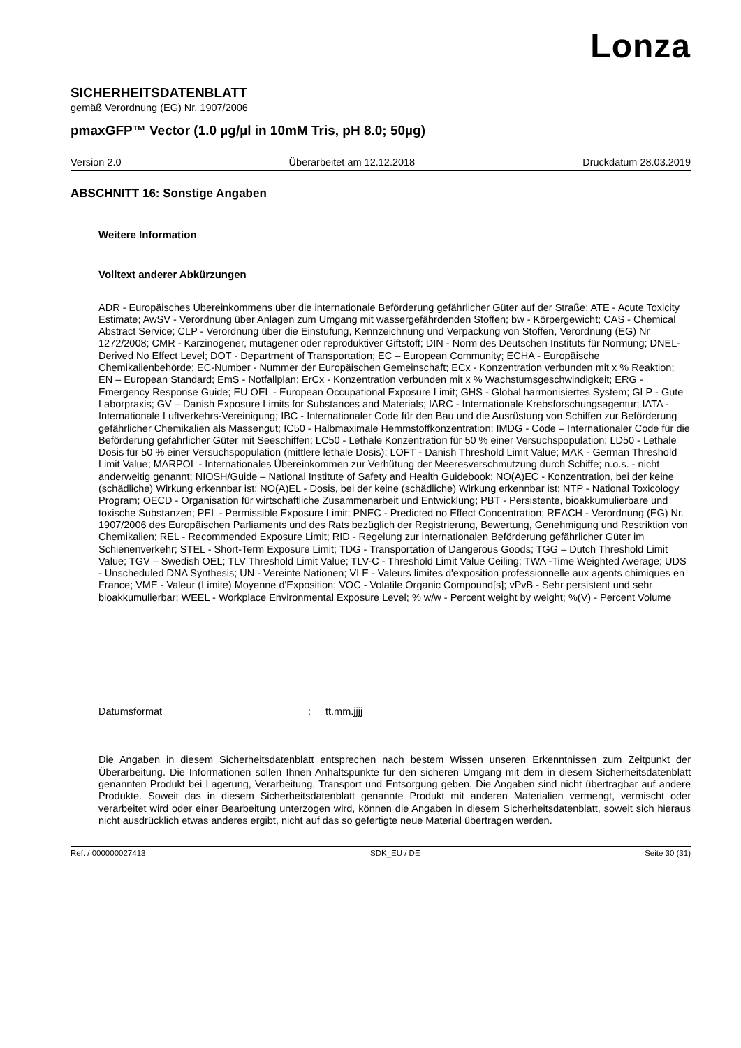Lonza
SICHERHEITSDATENBLATT
gemäß Verordnung (EG) Nr. 1907/2006
pmaxGFP™ Vector (1.0 µg/µl in 10mM Tris, pH 8.0; 50µg)
Version 2.0 Überarbeitet am 12.12.2018 Druckdatum 28.03.2019
ABSCHNITT 16: Sonstige Angaben
Weitere Information
Volltext anderer Abkürzungen
ADR - Europäisches Übereinkommens über die internationale Beförderung gefährlicher Güter auf der Straße; ATE - Acute Toxicity Estimate; AwSV - Verordnung über Anlagen zum Umgang mit wassergefährdenden Stoffen; bw - Körpergewicht; CAS - Chemical Abstract Service; CLP - Verordnung über die Einstufung, Kennzeichnung und Verpackung von Stoffen, Verordnung (EG) Nr 1272/2008; CMR - Karzinogener, mutagener oder reproduktiver Giftstoff; DIN - Norm des Deutschen Instituts für Normung; DNEL-Derived No Effect Level; DOT - Department of Transportation; EC – European Community; ECHA - Europäische Chemikalienbehörde; EC-Number - Nummer der Europäischen Gemeinschaft; ECx - Konzentration verbunden mit x % Reaktion; EN – European Standard; EmS - Notfallplan; ErCx - Konzentration verbunden mit x % Wachstumsgeschwindigkeit; ERG - Emergency Response Guide; EU OEL - European Occupational Exposure Limit; GHS - Global harmonisiertes System; GLP - Gute Laborpraxis; GV – Danish Exposure Limits for Substances and Materials; IARC - Internationale Krebsforschungsagentur; IATA - Internationale Luftverkehrs-Vereinigung; IBC - Internationaler Code für den Bau und die Ausrüstung von Schiffen zur Beförderung gefährlicher Chemikalien als Massengut; IC50 - Halbmaximale Hemmstoffkonzentration; IMDG - Code – Internationaler Code für die Beförderung gefährlicher Güter mit Seeschiffen; LC50 - Lethale Konzentration für 50 % einer Versuchspopulation; LD50 - Lethale Dosis für 50 % einer Versuchspopulation (mittlere lethale Dosis); LOFT - Danish Threshold Limit Value; MAK - German Threshold Limit Value; MARPOL - Internationales Übereinkommen zur Verhütung der Meeresverschmutzung durch Schiffe; n.o.s. - nicht anderweitig genannt; NIOSH/Guide – National Institute of Safety and Health Guidebook; NO(A)EC - Konzentration, bei der keine (schädliche) Wirkung erkennbar ist; NO(A)EL - Dosis, bei der keine (schädliche) Wirkung erkennbar ist; NTP - National Toxicology Program; OECD - Organisation für wirtschaftliche Zusammenarbeit und Entwicklung; PBT - Persistente, bioakkumulierbare und toxische Substanzen; PEL - Permissible Exposure Limit; PNEC - Predicted no Effect Concentration; REACH - Verordnung (EG) Nr. 1907/2006 des Europäischen Parliaments und des Rats bezüglich der Registrierung, Bewertung, Genehmigung und Restriktion von Chemikalien; REL - Recommended Exposure Limit; RID - Regelung zur internationalen Beförderung gefährlicher Güter im Schienenverkehr; STEL - Short-Term Exposure Limit; TDG - Transportation of Dangerous Goods; TGG – Dutch Threshold Limit Value; TGV – Swedish OEL; TLV Threshold Limit Value; TLV-C - Threshold Limit Value Ceiling; TWA -Time Weighted Average; UDS - Unscheduled DNA Synthesis; UN - Vereinte Nationen; VLE - Valeurs limites d'exposition professionnelle aux agents chimiques en France; VME - Valeur (Limite) Moyenne d'Exposition; VOC - Volatile Organic Compound[s]; vPvB - Sehr persistent und sehr bioakkumulierbar; WEEL - Workplace Environmental Exposure Level; % w/w - Percent weight by weight; %(V) - Percent Volume
Datumsformat: tt.mm.jjjj
Die Angaben in diesem Sicherheitsdatenblatt entsprechen nach bestem Wissen unseren Erkenntnissen zum Zeitpunkt der Überarbeitung. Die Informationen sollen Ihnen Anhaltspunkte für den sicheren Umgang mit dem in diesem Sicherheitsdatenblatt genannten Produkt bei Lagerung, Verarbeitung, Transport und Entsorgung geben. Die Angaben sind nicht übertragbar auf andere Produkte. Soweit das in diesem Sicherheitsdatenblatt genannte Produkt mit anderen Materialien vermengt, vermischt oder verarbeitet wird oder einer Bearbeitung unterzogen wird, können die Angaben in diesem Sicherheitsdatenblatt, soweit sich hieraus nicht ausdrücklich etwas anderes ergibt, nicht auf das so gefertigte neue Material übertragen werden.
Ref. / 000000027413 SDK_EU / DE Seite 30 (31)